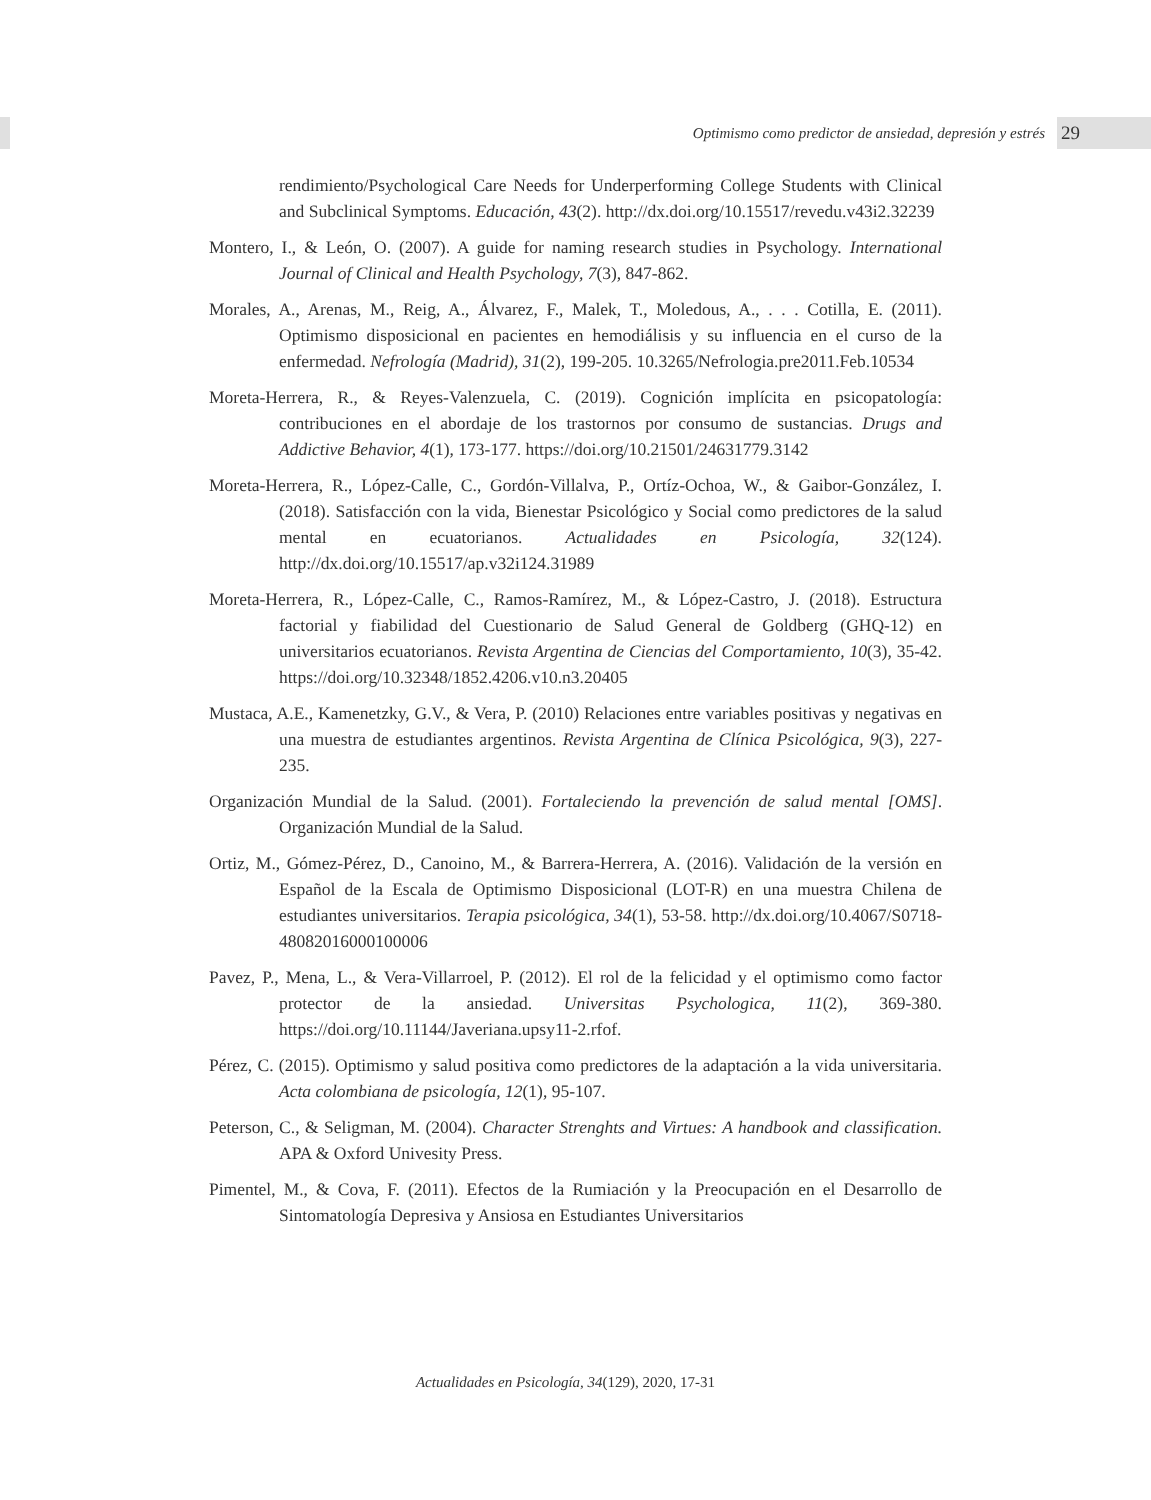Optimismo como predictor de ansiedad, depresión y estrés 29
rendimiento/Psychological Care Needs for Underperforming College Students with Clinical and Subclinical Symptoms. Educación, 43(2). http://dx.doi.org/10.15517/revedu.v43i2.32239
Montero, I., & León, O. (2007). A guide for naming research studies in Psychology. International Journal of Clinical and Health Psychology, 7(3), 847-862.
Morales, A., Arenas, M., Reig, A., Álvarez, F., Malek, T., Moledous, A., . . . Cotilla, E. (2011). Optimismo disposicional en pacientes en hemodiálisis y su influencia en el curso de la enfermedad. Nefrología (Madrid), 31(2), 199-205. 10.3265/Nefrologia.pre2011.Feb.10534
Moreta-Herrera, R., & Reyes-Valenzuela, C. (2019). Cognición implícita en psicopatología: contribuciones en el abordaje de los trastornos por consumo de sustancias. Drugs and Addictive Behavior, 4(1), 173-177. https://doi.org/10.21501/24631779.3142
Moreta-Herrera, R., López-Calle, C., Gordón-Villalva, P., Ortíz-Ochoa, W., & Gaibor-González, I. (2018). Satisfacción con la vida, Bienestar Psicológico y Social como predictores de la salud mental en ecuatorianos. Actualidades en Psicología, 32(124). http://dx.doi.org/10.15517/ap.v32i124.31989
Moreta-Herrera, R., López-Calle, C., Ramos-Ramírez, M., & López-Castro, J. (2018). Estructura factorial y fiabilidad del Cuestionario de Salud General de Goldberg (GHQ-12) en universitarios ecuatorianos. Revista Argentina de Ciencias del Comportamiento, 10(3), 35-42. https://doi.org/10.32348/1852.4206.v10.n3.20405
Mustaca, A.E., Kamenetzky, G.V., & Vera, P. (2010) Relaciones entre variables positivas y negativas en una muestra de estudiantes argentinos. Revista Argentina de Clínica Psicológica, 9(3), 227-235.
Organización Mundial de la Salud. (2001). Fortaleciendo la prevención de salud mental [OMS]. Organización Mundial de la Salud.
Ortiz, M., Gómez-Pérez, D., Canoino, M., & Barrera-Herrera, A. (2016). Validación de la versión en Español de la Escala de Optimismo Disposicional (LOT-R) en una muestra Chilena de estudiantes universitarios. Terapia psicológica, 34(1), 53-58. http://dx.doi.org/10.4067/S0718-48082016000100006
Pavez, P., Mena, L., & Vera-Villarroel, P. (2012). El rol de la felicidad y el optimismo como factor protector de la ansiedad. Universitas Psychologica, 11(2), 369-380. https://doi.org/10.11144/Javeriana.upsy11-2.rfof.
Pérez, C. (2015). Optimismo y salud positiva como predictores de la adaptación a la vida universitaria. Acta colombiana de psicología, 12(1), 95-107.
Peterson, C., & Seligman, M. (2004). Character Strenghts and Virtues: A handbook and classification. APA & Oxford Univesity Press.
Pimentel, M., & Cova, F. (2011). Efectos de la Rumiación y la Preocupación en el Desarrollo de Sintomatología Depresiva y Ansiosa en Estudiantes Universitarios
Actualidades en Psicología, 34(129), 2020, 17-31